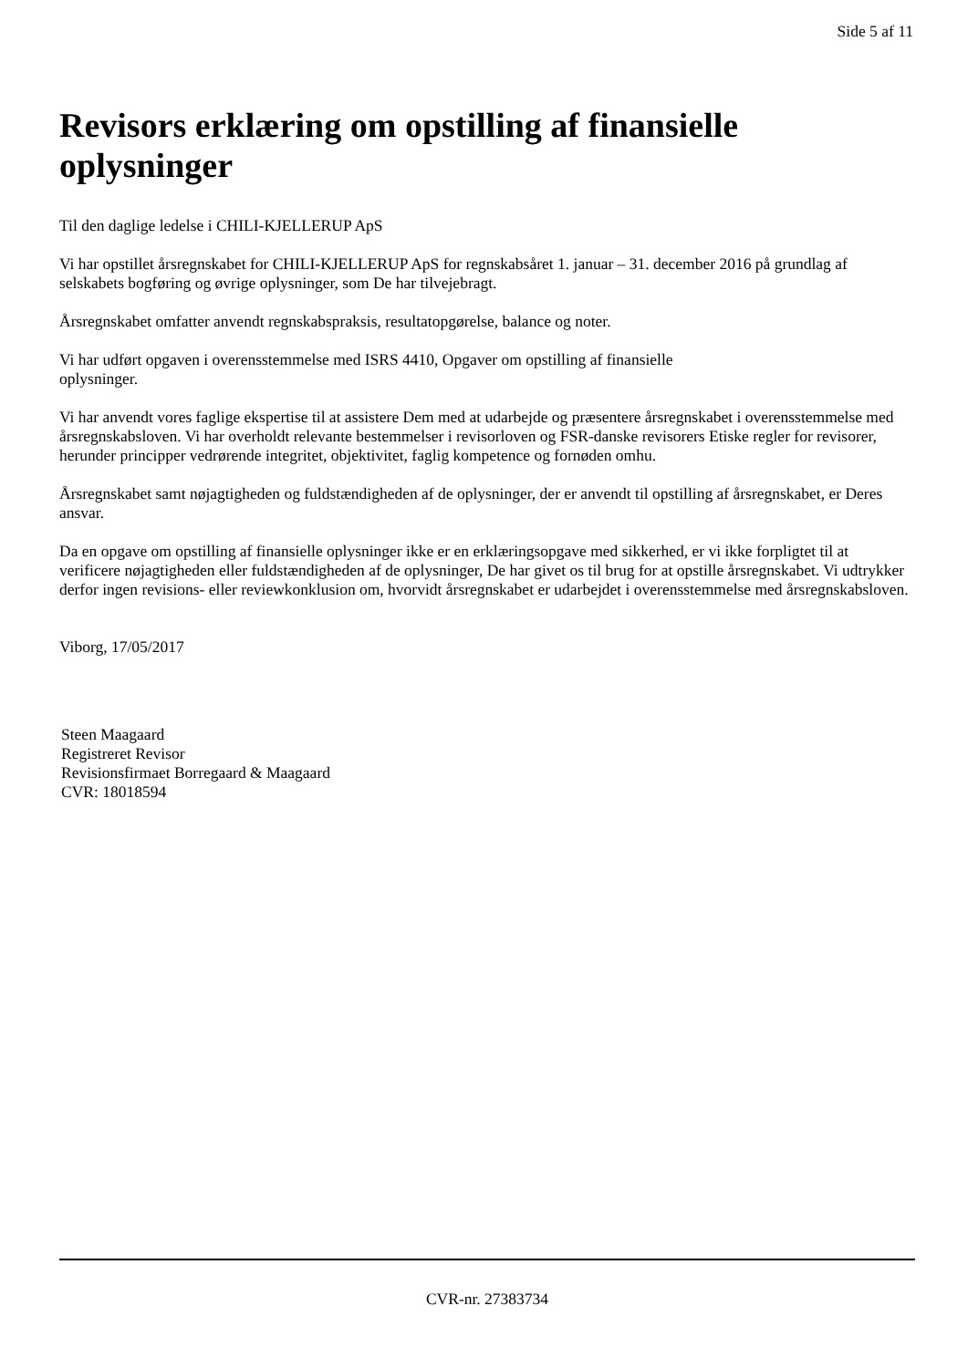Side 5 af 11
Revisors erklæring om opstilling af finansielle oplysninger
Til den daglige ledelse i CHILI-KJELLERUP ApS
Vi har opstillet årsregnskabet for CHILI-KJELLERUP ApS for regnskabsåret 1. januar – 31. december 2016 på grundlag af selskabets bogføring og øvrige oplysninger, som De har tilvejebragt.
Årsregnskabet omfatter anvendt regnskabspraksis, resultatopgørelse, balance og noter.
Vi har udført opgaven i overensstemmelse med ISRS 4410, Opgaver om opstilling af finansielle
oplysninger.
Vi har anvendt vores faglige ekspertise til at assistere Dem med at udarbejde og præsentere årsregnskabet i overensstemmelse med årsregnskabsloven. Vi har overholdt relevante bestemmelser i revisorloven og FSR-danske revisorers Etiske regler for revisorer, herunder principper vedrørende integritet, objektivitet, faglig kompetence og fornøden omhu.
Årsregnskabet samt nøjagtigheden og fuldstændigheden af de oplysninger, der er anvendt til opstilling af årsregnskabet, er Deres ansvar.
Da en opgave om opstilling af finansielle oplysninger ikke er en erklæringsopgave med sikkerhed, er vi ikke forpligtet til at verificere nøjagtigheden eller fuldstændigheden af de oplysninger, De har givet os til brug for at opstille årsregnskabet. Vi udtrykker derfor ingen revisions- eller reviewkonklusion om, hvorvidt årsregnskabet er udarbejdet i overensstemmelse med årsregnskabsloven.
Viborg, 17/05/2017
Steen Maagaard
Registreret Revisor
Revisionsfirmaet Borregaard & Maagaard
CVR: 18018594
CVR-nr. 27383734